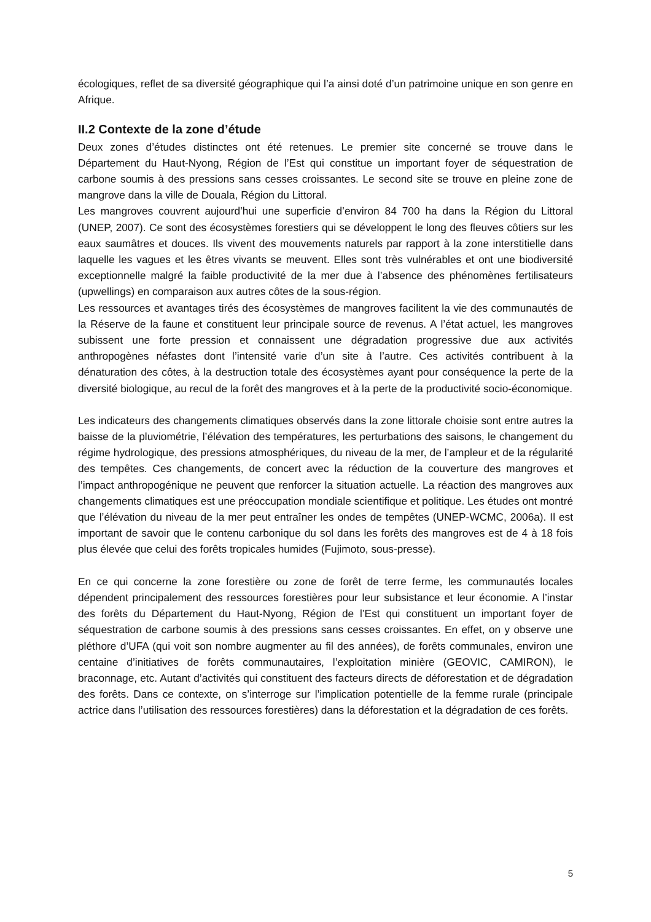écologiques, reflet de sa diversité géographique qui l’a ainsi doté d’un patrimoine unique en son genre en Afrique.
II.2 Contexte de la zone d’étude
Deux zones d’études distinctes ont été retenues. Le premier site concerné se trouve dans le Département du Haut-Nyong, Région de l’Est qui constitue un important foyer de séquestration de carbone soumis à des pressions sans cesses croissantes. Le second site se trouve en pleine zone de mangrove dans la ville de Douala, Région du Littoral.
Les mangroves couvrent aujourd’hui une superficie d’environ 84 700 ha dans la Région du Littoral (UNEP, 2007). Ce sont des écosystèmes forestiers qui se développent le long des fleuves côtiers sur les eaux saumâtres et douces. Ils vivent des mouvements naturels par rapport à la zone interstitielle dans laquelle les vagues et les êtres vivants se meuvent. Elles sont très vulnérables et ont une biodiversité exceptionnelle malgré la faible productivité de la mer due à l’absence des phénomènes fertilisateurs (upwellings) en comparaison aux autres côtes de la sous-région.
Les ressources et avantages tirés des écosystèmes de mangroves facilitent la vie des communautés de la Réserve de la faune et constituent leur principale source de revenus. A l’état actuel, les mangroves subissent une forte pression et connaissent une dégradation progressive due aux activités anthropogènes néfastes dont l’intensité varie d’un site à l’autre. Ces activités contribuent à la dénaturation des côtes, à la destruction totale des écosystèmes ayant pour conséquence la perte de la diversité biologique, au recul de la forêt des mangroves et à la perte de la productivité socio-économique.
Les indicateurs des changements climatiques observés dans la zone littorale choisie sont entre autres la baisse de la pluviométrie, l’élévation des températures, les perturbations des saisons, le changement du régime hydrologique, des pressions atmosphériques, du niveau de la mer, de l’ampleur et de la régularité des tempêtes. Ces changements, de concert avec la réduction de la couverture des mangroves et l’impact anthropogénique ne peuvent que renforcer la situation actuelle. La réaction des mangroves aux changements climatiques est une préoccupation mondiale scientifique et politique. Les études ont montré que l’élévation du niveau de la mer peut entraîner les ondes de tempêtes (UNEP-WCMC, 2006a). Il est important de savoir que le contenu carbonique du sol dans les forêts des mangroves est de 4 à 18 fois plus élevée que celui des forêts tropicales humides (Fujimoto, sous-presse).
En ce qui concerne la zone forestière ou zone de forêt de terre ferme, les communautés locales dépendent principalement des ressources forestières pour leur subsistance et leur économie. A l’instar des forêts du Département du Haut-Nyong, Région de l’Est qui constituent un important foyer de séquestration de carbone soumis à des pressions sans cesses croissantes. En effet, on y observe une pléthore d’UFA (qui voit son nombre augmenter au fil des années), de forêts communales, environ une centaine d’initiatives de forêts communautaires, l’exploitation minière (GEOVIC, CAMIRON), le braconnage, etc. Autant d’activités qui constituent des facteurs directs de déforestation et de dégradation des forêts. Dans ce contexte, on s’interroge sur l’implication potentielle de la femme rurale (principale actrice dans l’utilisation des ressources forestières) dans la déforestation et la dégradation de ces forêts.
5